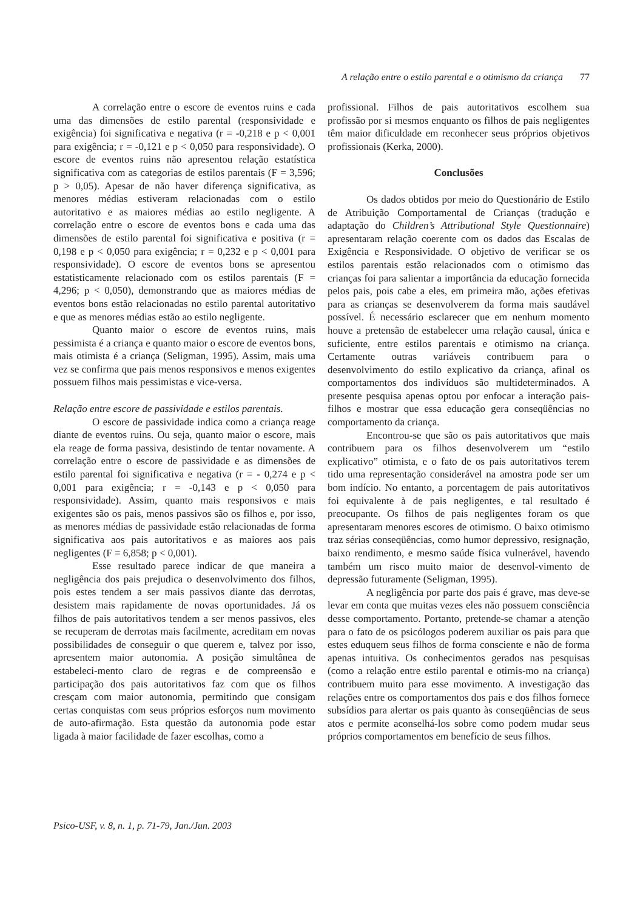A relação entre o estilo parental e o otimismo da criança 77
A correlação entre o escore de eventos ruins e cada uma das dimensões de estilo parental (responsividade e exigência) foi significativa e negativa (r = -0,218 e p < 0,001 para exigência; r = -0,121 e p < 0,050 para responsividade). O escore de eventos ruins não apresentou relação estatística significativa com as categorias de estilos parentais (F = 3,596; p > 0,05). Apesar de não haver diferença significativa, as menores médias estiveram relacionadas com o estilo autoritativo e as maiores médias ao estilo negligente. A correlação entre o escore de eventos bons e cada uma das dimensões de estilo parental foi significativa e positiva (r = 0,198 e p < 0,050 para exigência; r = 0,232 e p < 0,001 para responsividade). O escore de eventos bons se apresentou estatisticamente relacionado com os estilos parentais (F = 4,296; p < 0,050), demonstrando que as maiores médias de eventos bons estão relacionadas no estilo parental autoritativo e que as menores médias estão ao estilo negligente.
Quanto maior o escore de eventos ruins, mais pessimista é a criança e quanto maior o escore de eventos bons, mais otimista é a criança (Seligman, 1995). Assim, mais uma vez se confirma que pais menos responsivos e menos exigentes possuem filhos mais pessimistas e vice-versa.
Relação entre escore de passividade e estilos parentais.
O escore de passividade indica como a criança reage diante de eventos ruins. Ou seja, quanto maior o escore, mais ela reage de forma passiva, desistindo de tentar novamente. A correlação entre o escore de passividade e as dimensões de estilo parental foi significativa e negativa (r = - 0,274 e p < 0,001 para exigência; r = -0,143 e p < 0,050 para responsividade). Assim, quanto mais responsivos e mais exigentes são os pais, menos passivos são os filhos e, por isso, as menores médias de passividade estão relacionadas de forma significativa aos pais autoritativos e as maiores aos pais negligentes (F = 6,858; p < 0,001).
Esse resultado parece indicar de que maneira a negligência dos pais prejudica o desenvolvimento dos filhos, pois estes tendem a ser mais passivos diante das derrotas, desistem mais rapidamente de novas oportunidades. Já os filhos de pais autoritativos tendem a ser menos passivos, eles se recuperam de derrotas mais facilmente, acreditam em novas possibilidades de conseguir o que querem e, talvez por isso, apresentem maior autonomia. A posição simultânea de estabeleci-mento claro de regras e de compreensão e participação dos pais autoritativos faz com que os filhos cresçam com maior autonomia, permitindo que consigam certas conquistas com seus próprios esforços num movimento de auto-afirmação. Esta questão da autonomia pode estar ligada à maior facilidade de fazer escolhas, como a
profissional. Filhos de pais autoritativos escolhem sua profissão por si mesmos enquanto os filhos de pais negligentes têm maior dificuldade em reconhecer seus próprios objetivos profissionais (Kerka, 2000).
Conclusões
Os dados obtidos por meio do Questionário de Estilo de Atribuição Comportamental de Crianças (tradução e adaptação do Children’s Attributional Style Questionnaire) apresentaram relação coerente com os dados das Escalas de Exigência e Responsividade. O objetivo de verificar se os estilos parentais estão relacionados com o otimismo das crianças foi para salientar a importância da educação fornecida pelos pais, pois cabe a eles, em primeira mão, ações efetivas para as crianças se desenvolverem da forma mais saudável possível. É necessário esclarecer que em nenhum momento houve a pretensão de estabelecer uma relação causal, única e suficiente, entre estilos parentais e otimismo na criança. Certamente outras variáveis contribuem para o desenvolvimento do estilo explicativo da criança, afinal os comportamentos dos indivíduos são multideterminados. A presente pesquisa apenas optou por enfocar a interação pais-filhos e mostrar que essa educação gera conseqüências no comportamento da criança.
Encontrou-se que são os pais autoritativos que mais contribuem para os filhos desenvolverem um “estilo explicativo” otimista, e o fato de os pais autoritativos terem tido uma representação considerável na amostra pode ser um bom indício. No entanto, a porcentagem de pais autoritativos foi equivalente à de pais negligentes, e tal resultado é preocupante. Os filhos de pais negligentes foram os que apresentaram menores escores de otimismo. O baixo otimismo traz sérias conseqüências, como humor depressivo, resignação, baixo rendimento, e mesmo saúde física vulnerável, havendo também um risco muito maior de desenvol-vimento de depressão futuramente (Seligman, 1995).
A negligência por parte dos pais é grave, mas deve-se levar em conta que muitas vezes eles não possuem consciência desse comportamento. Portanto, pretende-se chamar a atenção para o fato de os psicólogos poderem auxiliar os pais para que estes eduquem seus filhos de forma consciente e não de forma apenas intuitiva. Os conhecimentos gerados nas pesquisas (como a relação entre estilo parental e otimis-mo na criança) contribuem muito para esse movimento. A investigação das relações entre os comportamentos dos pais e dos filhos fornece subsídios para alertar os pais quanto às conseqüências de seus atos e permite aconselhá-los sobre como podem mudar seus próprios comportamentos em benefício de seus filhos.
Psico-USF, v. 8, n. 1, p. 71-79, Jan./Jun. 2003